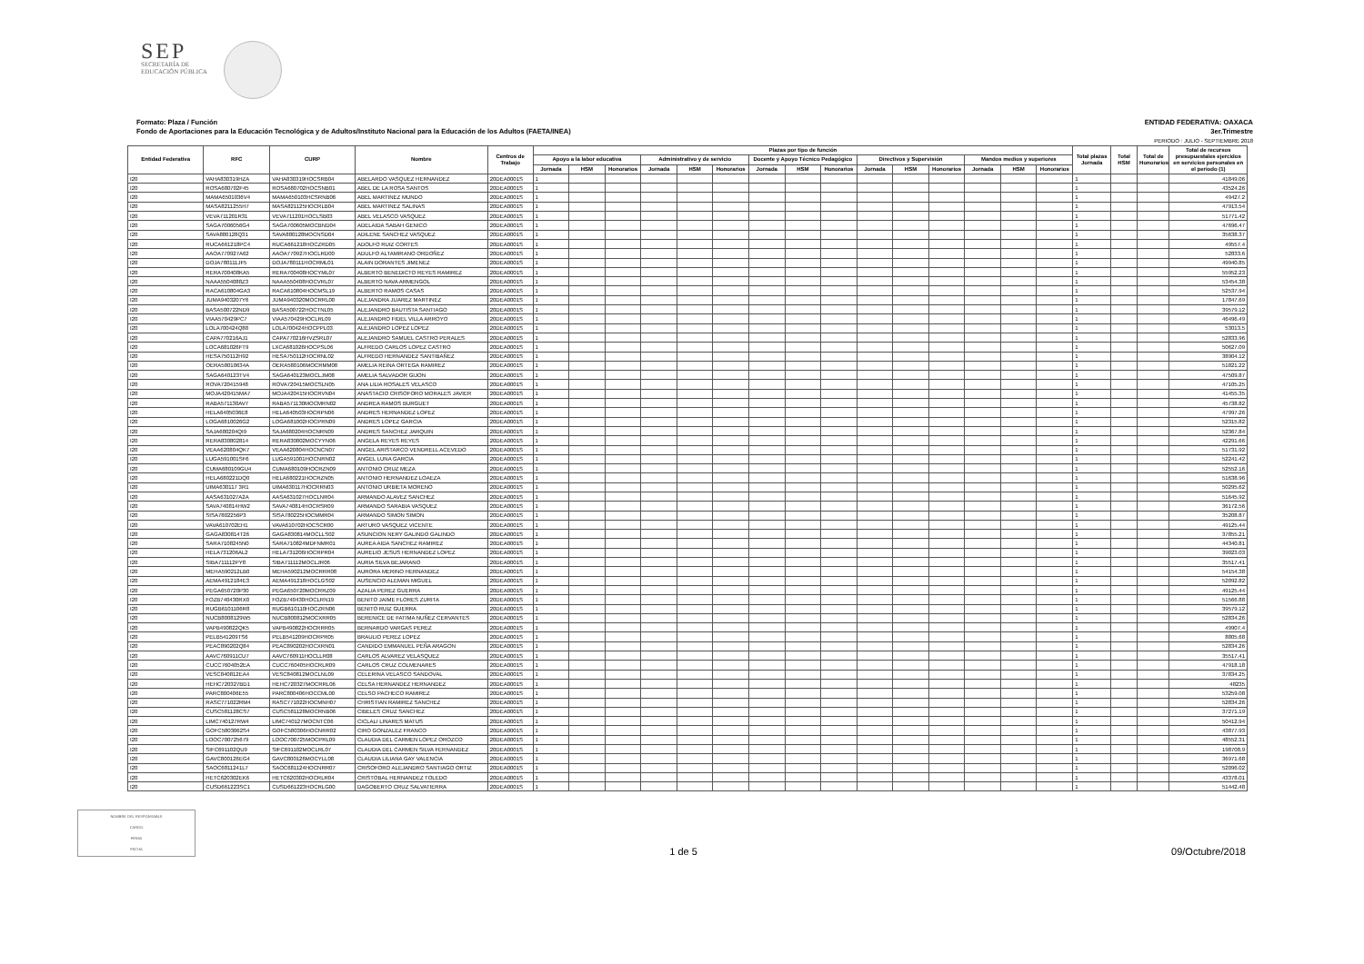SEP
SECRETARÍA DE
EDUCACIÓN PÚBLICA
Formato: Plaza / Función
Fondo de Aportaciones para la Educación Tecnológica y de Adultos/Instituto Nacional para la Educación de los Adultos (FAETA/INEA)
ENTIDAD FEDERATIVA: OAXACA
3er.Trimestre
PERIODO : JULIO - SEPTIEMBRE 2018
| Entidad Federativa | RFC | CURP | Nombre | Centros de Trabajo | Plazas por tipo de función | | | | | | | | | | | | | | | Total plazas Jornada | Total HSM | Total de Honorarios | Total de recursos presupuestales ejercidos en servicios personales en el periodo (1) |
| --- | --- | --- | --- | --- | --- | --- | --- | --- | --- | --- | --- | --- | --- | --- | --- | --- | --- | --- | --- | --- | --- | --- | --- |
| | | | | | Apoyo a la labor educativa | | | Administrativo y de servicio | | | Docente y Apoyo Técnico Pedagógico | | | Directivos y Supervisión | | | Mandos medios y superiores | | | | | | |
| | | | | | Jornada | HSM | Honorarios | Jornada | HSM | Honorarios | Jornada | HSM | Honorarios | Jornada | HSM | Honorarios | Jornada | HSM | Honorarios | | | | |
| I20 | VAHA830319HZA | VAHA830319HOCSRB04 | ABELARDO VASQUEZ HERNANDEZ | 20DEA0001S | 1 | | | | | | | | | | | | | | | 1 | | | 41849.06 |
| I20 | ROSA680702F45 | ROSA680702HOCSNB01 | ABEL DE LA ROSA SANTOS | 20DEA0001S | 1 | | | | | | | | | | | | | | | 1 | | | 43524.26 |
| I20 | MAMA6501036V4 | MAMA650103HCSRNB06 | ABEL MARTINEZ MUNDO | 20DEA0001S | 1 | | | | | | | | | | | | | | | 1 | | | 49427.2 |
| I20 | MASA8211255H7 | MASA821125HOCRLB04 | ABEL MARTINEZ SALINAS | 20DEA0001S | 1 | | | | | | | | | | | | | | | 1 | | | 47913.54 |
| I20 | VEVA711201R31 | VEVA711201HOCLSB03 | ABEL VELASCO VASQUEZ | 20DEA0001S | 1 | | | | | | | | | | | | | | | 1 | | | 51771.42 |
| I20 | SAGA7006056G4 | SAGA700605MOCBND04 | ADELAIDA SABAH GENICO | 20DEA0001S | 1 | | | | | | | | | | | | | | | 1 | | | 47696.47 |
| I20 | SAVA880128Q31 | SAVA880128MOCNSD04 | ADILENE SANCHEZ VASQUEZ | 20DEA0001S | 1 | | | | | | | | | | | | | | | 1 | | | 35638.37 |
| I20 | RUCA661218PC4 | RUCA661218HOCZRD05 | ADOLFO RUIZ CORTES | 20DEA0001S | 1 | | | | | | | | | | | | | | | 1 | | | 49557.4 |
| I20 | AAOA770927A62 | AAOA770927HOCLRD00 | ADULFO ALTAMIRANO ORDOÑEZ | 20DEA0001S | 1 | | | | | | | | | | | | | | | 1 | | | 52833.6 |
| I20 | DOJA780111JF5 | DOJA780111HOCRML01 | ALAIN DORANTES JIMENEZ | 20DEA0001S | 1 | | | | | | | | | | | | | | | 1 | | | 49940.85 |
| I20 | RERA700408KA5 | RERA700408HOCYML07 | ALBERTO BENEDICTO REYES RAMIREZ | 20DEA0001S | 1 | | | | | | | | | | | | | | | 1 | | | 55952.23 |
| I20 | NAAA5504088Z3 | NAAA550408HOCVRL07 | ALBERTO NAVA ARMENGOL | 20DEA0001S | 1 | | | | | | | | | | | | | | | 1 | | | 53454.38 |
| I20 | RACA610804GA3 | RACA610804HOCMSL19 | ALBERTO RAMOS CASAS | 20DEA0001S | 1 | | | | | | | | | | | | | | | 1 | | | 52537.94 |
| I20 | JUMA9403207Y6 | JUMA940320MOCRRL00 | ALEJANDRA JUAREZ MARTINEZ | 20DEA0001S | 1 | | | | | | | | | | | | | | | 1 | | | 17847.69 |
| I20 | BASA500722ND9 | BASA500722HOCTNL05 | ALEJANDRO BAUTISTA SANTIAGO | 20DEA0001S | 1 | | | | | | | | | | | | | | | 1 | | | 39579.12 |
| I20 | VIAA570429PC7 | VIAA570429HOCLRL09 | ALEJANDRO FIDEL VILLA ARROYO | 20DEA0001S | 1 | | | | | | | | | | | | | | | 1 | | | 46496.49 |
| I20 | LOLA700424Q88 | LOLA700424HOCPPL03 | ALEJANDRO LOPEZ LOPEZ | 20DEA0001S | 1 | | | | | | | | | | | | | | | 1 | | | 53013.5 |
| I20 | CAPA770216AJ1 | CAPA770216HVZSRL07 | ALEJANDRO SAMUEL CASTRO PERALES | 20DEA0001S | 1 | | | | | | | | | | | | | | | 1 | | | 52833.96 |
| I20 | LOCA681026FT9 | LXCA681026HOCPSL06 | ALFREDO CARLOS LOPEZ CASTRO | 20DEA0001S | 1 | | | | | | | | | | | | | | | 1 | | | 50627.09 |
| I20 | HESA750112H92 | HESA750112HOCRNL02 | ALFREDO HERNANDEZ SANTIBAÑEZ | 20DEA0001S | 1 | | | | | | | | | | | | | | | 1 | | | 38904.12 |
| I20 | OERA58010634A | OERA580106MOCRMM08 | AMELIA REINA ORTEGA RAMIREZ | 20DEA0001S | 1 | | | | | | | | | | | | | | | 1 | | | 51821.22 |
| I20 | SAGA640123TV4 | SAGA640123MOCLJM08 | AMELIA SALVADOR GIJON | 20DEA0001S | 1 | | | | | | | | | | | | | | | 1 | | | 47509.87 |
| I20 | ROVA720415948 | ROVA720415MOCSLN05 | ANA LILIA ROSALES VELASCO | 20DEA0001S | 1 | | | | | | | | | | | | | | | 1 | | | 47105.25 |
| I20 | MOJA420415MA7 | MOJA420415HOCRVN04 | ANASTACIO CRISOFORO MORALES JAVIER | 20DEA0001S | 1 | | | | | | | | | | | | | | | 1 | | | 41455.35 |
| I20 | RABA571130AV7 | RABA571130MOCMRN02 | ANDREA RAMOS BURGUET | 20DEA0001S | 1 | | | | | | | | | | | | | | | 1 | | | 45738.82 |
| I20 | HELA6405036E8 | HELA640503HOCRPN06 | ANDRES HERNANDEZ LOPEZ | 20DEA0001S | 1 | | | | | | | | | | | | | | | 1 | | | 47997.26 |
| I20 | LOGA6810026G2 | LOGA681002HOCPRN09 | ANDRES LOPEZ GARCIA | 20DEA0001S | 1 | | | | | | | | | | | | | | | 1 | | | 52315.82 |
| I20 | SAJA680204QI9 | SAJA680204HOCNRN09 | ANDRES SANCHEZ JARQUIN | 20DEA0001S | 1 | | | | | | | | | | | | | | | 1 | | | 52367.84 |
| I20 | RERA830802814 | RERA830802MOCYYN06 | ANGELA REYES REYES | 20DEA0001S | 1 | | | | | | | | | | | | | | | 1 | | | 42291.66 |
| I20 | VEAA620804QK7 | VEAA620804HOCNCN07 | ANGEL ARISTARCO VENDRELL ACEVEDO | 20DEA0001S | 1 | | | | | | | | | | | | | | | 1 | | | 51731.92 |
| I20 | LUGA591001SF6 | LUGA591001HOCNRN02 | ANGEL LUNA GARCIA | 20DEA0001S | 1 | | | | | | | | | | | | | | | 1 | | | 52241.42 |
| I20 | CUMA680109GU4 | CUMA680109HOCRZN09 | ANTONIO CRUZ MEZA | 20DEA0001S | 1 | | | | | | | | | | | | | | | 1 | | | 52552.16 |
| I20 | HELA680221DQ0 | HELA680221HOCRZN05 | ANTONIO HERNANDEZ LOAEZA | 20DEA0001S | 1 | | | | | | | | | | | | | | | 1 | | | 51638.96 |
| I20 | UIMA630117 3R1 | UIMA630117HOCRRN03 | ANTONIO URBIETA MORENO | 20DEA0001S | 1 | | | | | | | | | | | | | | | 1 | | | 50295.62 |
| I20 | AASA631027A2A | AASA631027HOCLNR04 | ARMANDO ALAVEZ SANCHEZ | 20DEA0001S | 1 | | | | | | | | | | | | | | | 1 | | | 51645.92 |
| I20 | SAVA740814HW2 | SAVA740814HOCRSR09 | ARMANDO SARABIA VASQUEZ | 20DEA0001S | 1 | | | | | | | | | | | | | | | 1 | | | 36172.56 |
| I20 | SISA7802256P3 | SISA780225HOCMMR04 | ARMANDO SIMON SIMON | 20DEA0001S | 1 | | | | | | | | | | | | | | | 1 | | | 35208.87 |
| I20 | VAVA610702EH1 | VAVA610702HOCSCR00 | ARTURO VASQUEZ VICENTE | 20DEA0001S | 1 | | | | | | | | | | | | | | | 1 | | | 49125.44 |
| I20 | GAGA830814T26 | GAGA830814MOCLLS02 | ASUNCION NERY GALINDO GALINDO | 20DEA0001S | 1 | | | | | | | | | | | | | | | 1 | | | 37855.21 |
| I20 | SARA7108245N0 | SARA710824MDFNMR01 | AUREA AIDA SANCHEZ RAMIREZ | 20DEA0001S | 1 | | | | | | | | | | | | | | | 1 | | | 44340.81 |
| I20 | HELA731206AL2 | HELA731206HOCRPR04 | AURELIO JESUS HERNANDEZ LOPEZ | 20DEA0001S | 1 | | | | | | | | | | | | | | | 1 | | | 39023.03 |
| I20 | SIBA711112PY8 | SIBA711112MOCLJR06 | AURIA SILVA BEJARANO | 20DEA0001S | 1 | | | | | | | | | | | | | | | 1 | | | 35517.41 |
| I20 | MEHA590212LB0 | MEHA590212MOCRRR08 | AURORA MERINO HERNANDEZ | 20DEA0001S | 1 | | | | | | | | | | | | | | | 1 | | | 54154.38 |
| I20 | AEMA4912184E3 | AEMA491218HOCLGS02 | AUSENCIO ALEMAN MIGUEL | 20DEA0001S | 1 | | | | | | | | | | | | | | | 1 | | | 52092.82 |
| I20 | PEGA650720P30 | PEGA650720MOCRRZ09 | AZALIA PEREZ GUERRA | 20DEA0001S | 1 | | | | | | | | | | | | | | | 1 | | | 49125.44 |
| I20 | FOZB740430RX0 | FOZB740430HOCLRN19 | BENITO JAIME FLORES ZURITA | 20DEA0001S | 1 | | | | | | | | | | | | | | | 1 | | | 51566.88 |
| I20 | RUGB6101106R8 | RUGB610110HOCZRN06 | BENITO RUIZ GUERRA | 20DEA0001S | 1 | | | | | | | | | | | | | | | 1 | | | 39579.12 |
| I20 | NUCB8008129W5 | NUCB800812MOCXRR05 | BERENICE DE FATIMA NUÑEZ CERVANTES | 20DEA0001S | 1 | | | | | | | | | | | | | | | 1 | | | 52834.26 |
| I20 | VAPB490822QK5 | VAPB490822HOCRRR05 | BERNARDO VARGAS PEREZ | 20DEA0001S | 1 | | | | | | | | | | | | | | | 1 | | | 49907.4 |
| I20 | PELB541209TS6 | PELB541209HOCRPR05 | BRAULIO PEREZ LOPEZ | 20DEA0001S | 1 | | | | | | | | | | | | | | | 1 | | | 8805.68 |
| I20 | PEAC890202Q84 | PEAC890202HOCXRN01 | CANDIDO EMMANUEL PEÑA ARAGON | 20DEA0001S | 1 | | | | | | | | | | | | | | | 1 | | | 52834.26 |
| I20 | AAVC760911CU7 | AAVC760911HOCLLR08 | CARLOS ALVAREZ VELASQUEZ | 20DEA0001S | 1 | | | | | | | | | | | | | | | 1 | | | 35517.41 |
| I20 | CUCC7604052EA | CUCC760405HOCRLR09 | CARLOS CRUZ COLMENARES | 20DEA0001S | 1 | | | | | | | | | | | | | | | 1 | | | 47918.18 |
| I20 | VESC840812EA4 | VESC840812MOCLNL09 | CELERINA VELASCO SANDOVAL | 20DEA0001S | 1 | | | | | | | | | | | | | | | 1 | | | 37834.25 |
| I20 | HEHC720327BD1 | HEHC720327MOCRRL06 | CELSA HERNANDEZ HERNANDEZ | 20DEA0001S | 1 | | | | | | | | | | | | | | | 1 | | | 48235 |
| I20 | PARC800406E55 | PARC800406HOCCML00 | CELSO PACHECO RAMIREZ | 20DEA0001S | 1 | | | | | | | | | | | | | | | 1 | | | 53259.08 |
| I20 | RASC771022RM4 | RASC771022HOCMNH07 | CHRISTIAN RAMIREZ SANCHEZ | 20DEA0001S | 1 | | | | | | | | | | | | | | | 1 | | | 52834.26 |
| I20 | CUSC581128CS7 | CUSC581128MOCRNB06 | CIBELES CRUZ SANCHEZ | 20DEA0001S | 1 | | | | | | | | | | | | | | | 1 | | | 37271.19 |
| I20 | LIMC740127RW4 | LIMC740127MOCNTC06 | CICLALI LINARES MATUS | 20DEA0001S | 1 | | | | | | | | | | | | | | | 1 | | | 50412.94 |
| I20 | GOFC5803062S4 | GOFC580306HOCNRR02 | CIRO GONZALEZ FRANCO | 20DEA0001S | 1 | | | | | | | | | | | | | | | 1 | | | 43877.93 |
| I20 | LOOC700725679 | LOOC700725MOCPRL09 | CLAUDIA DEL CARMEN LOPEZ OROZCO | 20DEA0001S | 1 | | | | | | | | | | | | | | | 1 | | | 48552.31 |
| I20 | SIFC691102QU9 | SIFC691102MOCLRL07 | CLAUDIA DEL CARMEN SILVA FERNANDEZ | 20DEA0001S | 1 | | | | | | | | | | | | | | | 1 | | | 198708.9 |
| I20 | GAVC800126EG4 | GAVC800126MOCYLL08 | CLAUDIA LILIANA GAY VALENCIA | 20DEA0001S | 1 | | | | | | | | | | | | | | | 1 | | | 36971.68 |
| I20 | SAOC6811241L7 | SAOC681124HOCNRR07 | CRISOFORO ALEJANDRO SANTIAGO ORTIZ | 20DEA0001S | 1 | | | | | | | | | | | | | | | 1 | | | 52096.02 |
| I20 | HETC620302EK6 | HETC620302HOCRLR04 | CRISTOBAL HERNANDEZ TOLEDO | 20DEA0001S | 1 | | | | | | | | | | | | | | | 1 | | | 43378.01 |
| I20 | CUSD661223SC1 | CUSD661223HOCRLG00 | DAGOBERTO CRUZ SALVATIERRA | 20DEA0001S | 1 | | | | | | | | | | | | | | | 1 | | | 51442.48 |
NOMBRE DEL RESPONSABLE
CARGO
FIRMA
FECHA
1 de 5
09/Octubre/2018